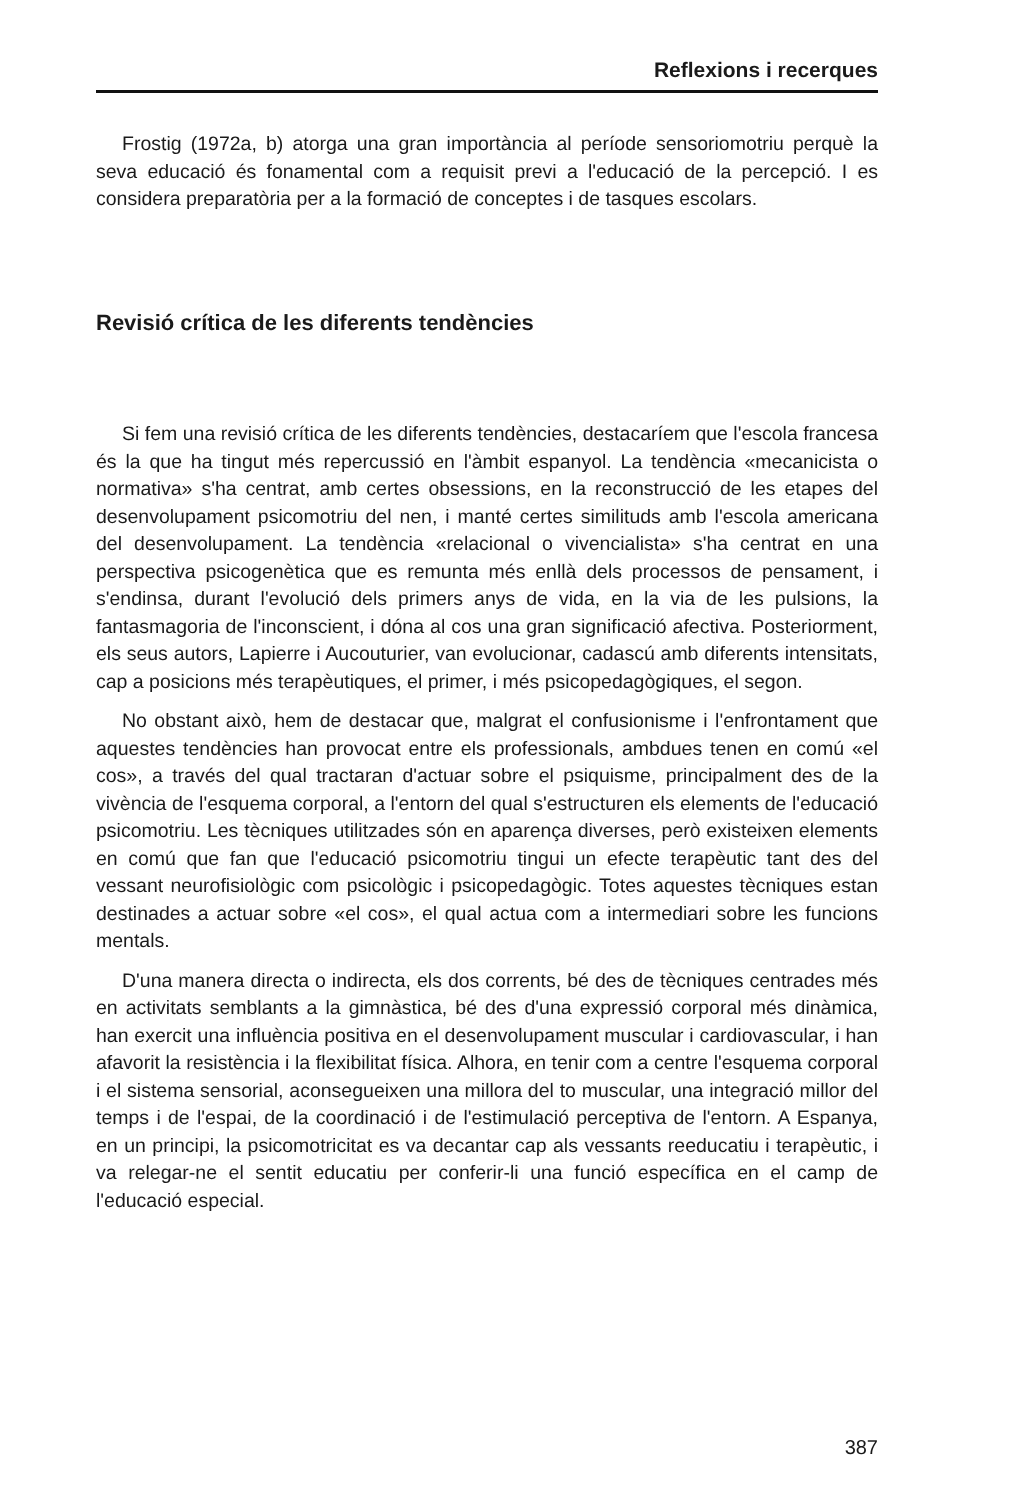Reflexions i recerques
Frostig (1972a, b) atorga una gran importància al període sensoriomotriu perquè la seva educació és fonamental com a requisit previ a l'educació de la percepció. I es considera preparatòria per a la formació de conceptes i de tasques escolars.
Revisió crítica de les diferents tendències
Si fem una revisió crítica de les diferents tendències, destacaríem que l'escola francesa és la que ha tingut més repercussió en l'àmbit espanyol. La tendència «mecanicista o normativa» s'ha centrat, amb certes obsessions, en la reconstrucció de les etapes del desenvolupament psicomotriu del nen, i manté certes similituds amb l'escola americana del desenvolupament. La tendència «relacional o vivencialista» s'ha centrat en una perspectiva psicogenètica que es remunta més enllà dels processos de pensament, i s'endinsa, durant l'evolució dels primers anys de vida, en la via de les pulsions, la fantasmagoria de l'inconscient, i dóna al cos una gran significació afectiva. Posteriorment, els seus autors, Lapierre i Aucouturier, van evolucionar, cadascú amb diferents intensitats, cap a posicions més terapèutiques, el primer, i més psicopedagògiques, el segon.
No obstant això, hem de destacar que, malgrat el confusionisme i l'enfrontament que aquestes tendències han provocat entre els professionals, ambdues tenen en comú «el cos», a través del qual tractaran d'actuar sobre el psiquisme, principalment des de la vivència de l'esquema corporal, a l'entorn del qual s'estructuren els elements de l'educació psicomotriu. Les tècniques utilitzades són en aparença diverses, però existeixen elements en comú que fan que l'educació psicomotriu tingui un efecte terapèutic tant des del vessant neurofisiològic com psicològic i psicopedagògic. Totes aquestes tècniques estan destinades a actuar sobre «el cos», el qual actua com a intermediari sobre les funcions mentals.
D'una manera directa o indirecta, els dos corrents, bé des de tècniques centrades més en activitats semblants a la gimnàstica, bé des d'una expressió corporal més dinàmica, han exercit una influència positiva en el desenvolupament muscular i cardiovascular, i han afavorit la resistència i la flexibilitat física. Alhora, en tenir com a centre l'esquema corporal i el sistema sensorial, aconsegueixen una millora del to muscular, una integració millor del temps i de l'espai, de la coordinació i de l'estimulació perceptiva de l'entorn. A Espanya, en un principi, la psicomotricitat es va decantar cap als vessants reeducatiu i terapèutic, i va relegar-ne el sentit educatiu per conferir-li una funció específica en el camp de l'educació especial.
387